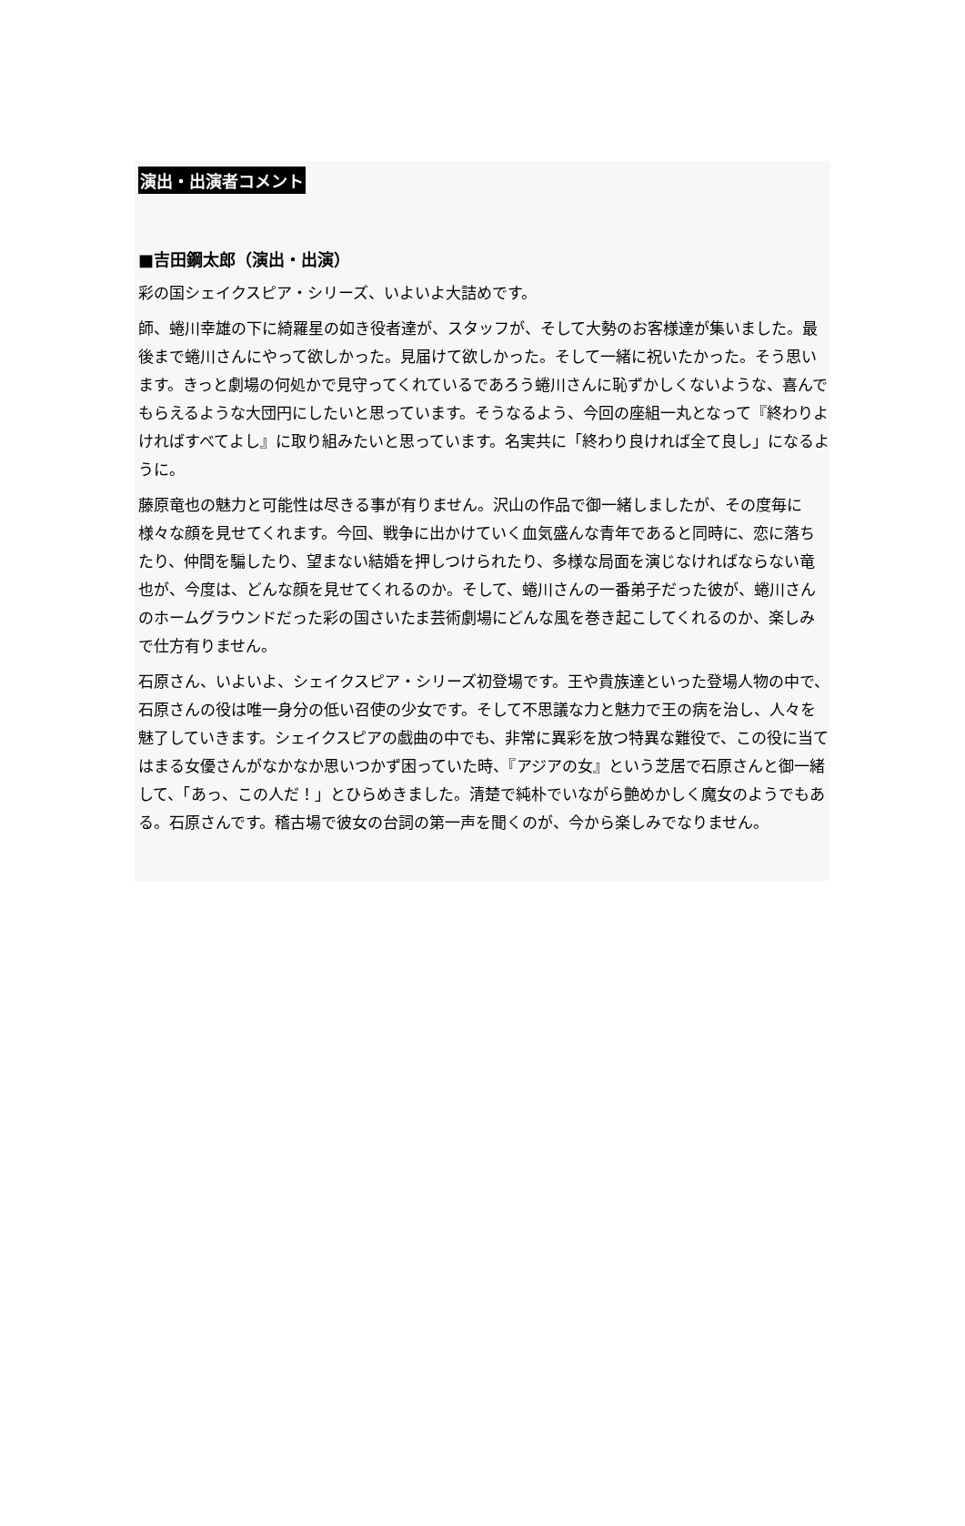演出・出演者コメント
■吉田鋼太郎（演出・出演）
彩の国シェイクスピア・シリーズ、いよいよ大詰めです。
師、蜷川幸雄の下に綺羅星の如き役者達が、スタッフが、そして大勢のお客様達が集いました。最後まで蜷川さんにやって欲しかった。見届けて欲しかった。そして一緒に祝いたかった。そう思います。きっと劇場の何処かで見守ってくれているであろう蜷川さんに恥ずかしくないような、喜んでもらえるような大団円にしたいと思っています。そうなるよう、今回の座組一丸となって『終わりよければすべてよし』に取り組みたいと思っています。名実共に「終わり良ければ全て良し」になるように。
藤原竜也の魅力と可能性は尽きる事が有りません。沢山の作品で御一緒しましたが、その度毎に様々な顔を見せてくれます。今回、戦争に出かけていく血気盛んな青年であると同時に、恋に落ちたり、仲間を騙したり、望まない結婚を押しつけられたり、多様な局面を演じなければならない竜也が、今度は、どんな顔を見せてくれるのか。そして、蜷川さんの一番弟子だった彼が、蜷川さんのホームグラウンドだった彩の国さいたま芸術劇場にどんな風を巻き起こしてくれるのか、楽しみで仕方有りません。
石原さん、いよいよ、シェイクスピア・シリーズ初登場です。王や貴族達といった登場人物の中で、石原さんの役は唯一身分の低い召使の少女です。そして不思議な力と魅力で王の病を治し、人々を魅了していきます。シェイクスピアの戯曲の中でも、非常に異彩を放つ特異な難役で、この役に当てはまる女優さんがなかなか思いつかず困っていた時、『アジアの女』という芝居で石原さんと御一緒して、「あっ、この人だ！」とひらめきました。清楚で純朴でいながら艶めかしく魔女のようでもある。石原さんです。稽古場で彼女の台詞の第一声を聞くのが、今から楽しみでなりません。